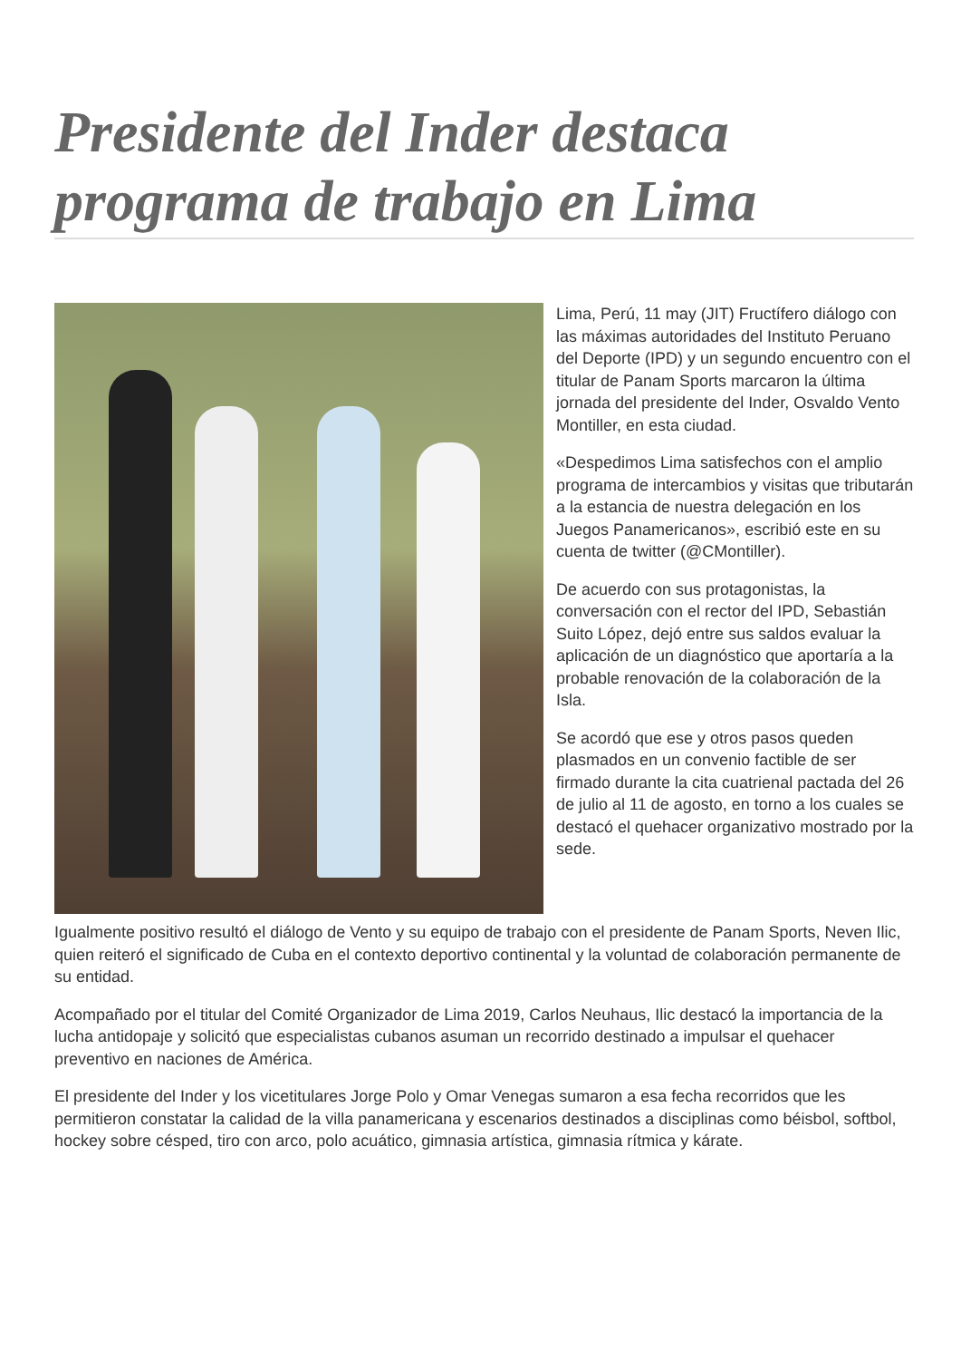Presidente del Inder destaca programa de trabajo en Lima
Lima, Perú, 11 may (JIT) Fructífero diálogo con las máximas autoridades del Instituto Peruano del Deporte (IPD) y un segundo encuentro con el titular de Panam Sports marcaron la última jornada del presidente del Inder, Osvaldo Vento Montiller, en esta ciudad.
«Despedimos Lima satisfechos con el amplio programa de intercambios y visitas que tributarán a la estancia de nuestra delegación en los Juegos Panamericanos», escribió este en su cuenta de twitter (@CMontiller).
De acuerdo con sus protagonistas, la conversación con el rector del IPD, Sebastián Suito López, dejó entre sus saldos evaluar la aplicación de un diagnóstico que aportaría a la probable renovación de la colaboración de la Isla.
Se acordó que ese y otros pasos queden plasmados en un convenio factible de ser firmado durante la cita cuatrienal pactada del 26 de julio al 11 de agosto, en torno a los cuales se destacó el quehacer organizativo mostrado por la sede.
Igualmente positivo resultó el diálogo de Vento y su equipo de trabajo con el presidente de Panam Sports, Neven Ilic, quien reiteró el significado de Cuba en el contexto deportivo continental y la voluntad de colaboración permanente de su entidad.
Acompañado por el titular del Comité Organizador de Lima 2019, Carlos Neuhaus, Ilic destacó la importancia de la lucha antidopaje y solicitó que especialistas cubanos asuman un recorrido destinado a impulsar el quehacer preventivo en naciones de América.
El presidente del Inder y los vicetitulares Jorge Polo y Omar Venegas sumaron a esa fecha recorridos que les permitieron constatar la calidad de la villa panamericana y escenarios destinados a disciplinas como béisbol, softbol, hockey sobre césped, tiro con arco, polo acuático, gimnasia artística, gimnasia rítmica y kárate.